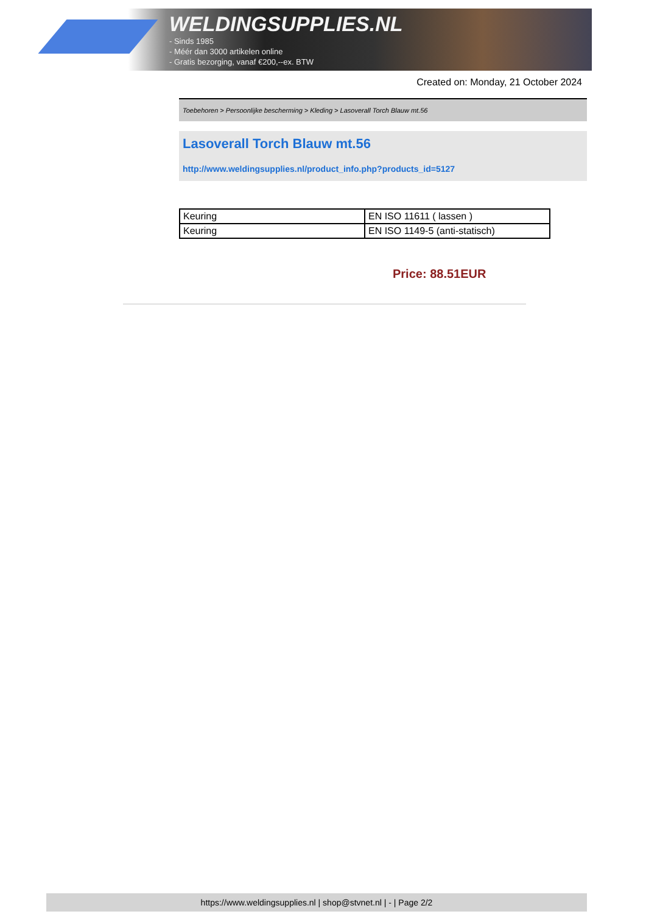WELDINGSUPPLIES.NL
- Sinds 1985
- Méér dan 3000 artikelen online
- Gratis bezorging, vanaf €200,--ex. BTW
Created on: Monday, 21 October 2024
Toebehoren > Persoonlijke bescherming > Kleding > Lasoverall Torch Blauw mt.56
Lasoverall Torch Blauw mt.56
http://www.weldingsupplies.nl/product_info.php?products_id=5127
| Keuring | EN ISO 11611 ( lassen ) |
| Keuring | EN ISO 1149-5 (anti-statisch) |
Price: 88.51EUR
https://www.weldingsupplies.nl | shop@stvnet.nl | - | Page 2/2